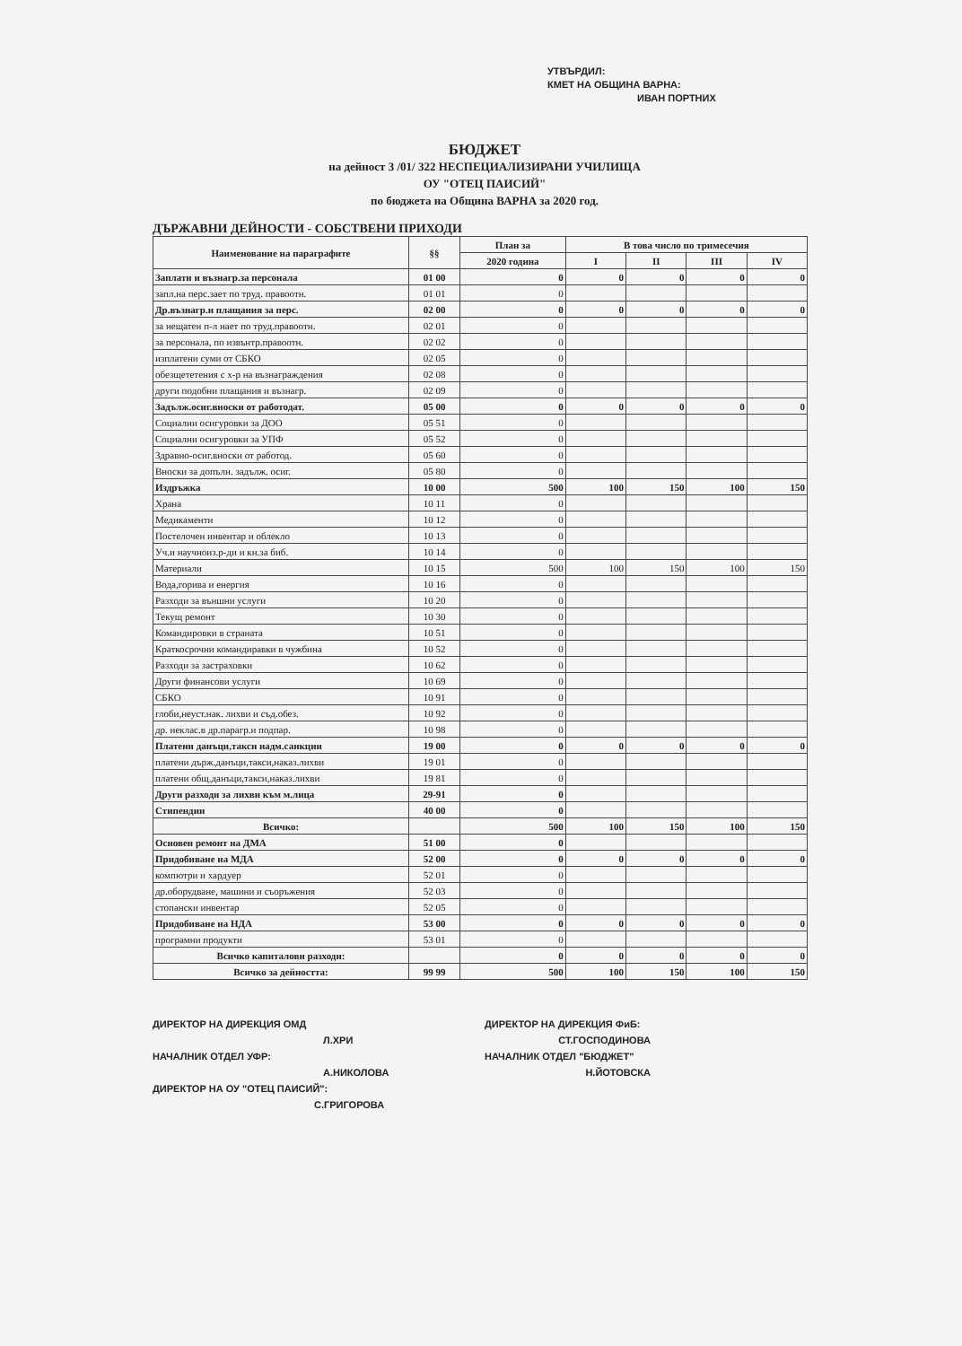УТВЪРДИЛ:
КМЕТ НА ОБЩИНА ВАРНА:
ИВАН ПОРТНИХ
БЮДЖЕТ
на дейност 3 /01/ 322 НЕСПЕЦИАЛИЗИРАНИ УЧИЛИЩА
ОУ "ОТЕЦ ПАИСИЙ"
по бюджета на Община ВАРНА за 2020 год.
ДЪРЖАВНИ ДЕЙНОСТИ - СОБСТВЕНИ ПРИХОДИ
| Наименование на параграфите | §§ | План за | В това число по тримесечия | | | |
| --- | --- | --- | --- | --- | --- | --- |
| | | 2020 година | I | II | III | IV |
| Заплати и възнагр.за персонала | 01 00 | 0 | 0 | 0 | 0 | 0 |
| запл.на перс.зает по труд. правоотн. | 01 01 | 0 | | | | |
| Др.възнагр.и плащания за перс. | 02 00 | 0 | 0 | 0 | 0 | 0 |
| за нещатен п-л нает по труд.правоотн. | 02 01 | 0 | | | | |
| за персонала, по извънтр.правоотн. | 02 02 | 0 | | | | |
| изплатени суми от СБКО | 02 05 | 0 | | | | |
| обезщететения с х-р на възнаграждения | 02 08 | 0 | | | | |
| други подобни плащания и възнагр. | 02 09 | 0 | | | | |
| Задълж.осиг.вноски от работодат. | 05 00 | 0 | 0 | 0 | 0 | 0 |
| Социални осигуровки за ДОО | 05 51 | 0 | | | | |
| Социални осигуровки за УПФ | 05 52 | 0 | | | | |
| Здравно-осиг.вноски от работод. | 05 60 | 0 | | | | |
| Вноски за допълн. задълж. осиг. | 05 80 | 0 | | | | |
| Издръжка | 10 00 | 500 | 100 | 150 | 100 | 150 |
| Храна | 10 11 | 0 | | | | |
| Медикаменти | 10 12 | 0 | | | | |
| Постелочен инвентар и облекло | 10 13 | 0 | | | | |
| Уч.и научноиз.р-ди и кн.за биб. | 10 14 | 0 | | | | |
| Материали | 10 15 | 500 | 100 | 150 | 100 | 150 |
| Вода,горива и енергия | 10 16 | 0 | | | | |
| Разходи за външни услуги | 10 20 | 0 | | | | |
| Текущ ремонт | 10 30 | 0 | | | | |
| Командировки в страната | 10 51 | 0 | | | | |
| Краткосрочни командиравки в чужбина | 10 52 | 0 | | | | |
| Разходи за застраховки | 10 62 | 0 | | | | |
| Други финансови услуги | 10 69 | 0 | | | | |
| СБКО | 10 91 | 0 | | | | |
| глоби,неуст.нак. лихви и съд.обез. | 10 92 | 0 | | | | |
| др. неклас.в др.парагр.и подпар. | 10 98 | 0 | | | | |
| Платени данъци,такси иадм.санкции | 19 00 | 0 | 0 | 0 | 0 | 0 |
| платени държ.данъци,такси,наказ.лихви | 19 01 | 0 | | | | |
| платени общ.данъци,такси,наказ.лихви | 19 81 | 0 | | | | |
| Други разходи за лихви към м.лица | 29-91 | 0 | | | | |
| Стипендии | 40 00 | 0 | | | | |
| Всичко: | | 500 | 100 | 150 | 100 | 150 |
| Основен ремонт на ДМА | 51 00 | 0 | | | | |
| Придобиване на МДА | 52 00 | 0 | 0 | 0 | 0 | 0 |
| компютри и хардуер | 52 01 | 0 | | | | |
| др.оборудване, машини и съоръжения | 52 03 | 0 | | | | |
| стопански инвентар | 52 05 | 0 | | | | |
| Придобиване на НДА | 53 00 | 0 | 0 | 0 | 0 | 0 |
| програмни продукти | 53 01 | 0 | | | | |
| Всичко капиталови разходи: | | 0 | 0 | 0 | 0 | 0 |
| Всичко за дейността: | 99 99 | 500 | 100 | 150 | 100 | 150 |
ДИРЕКТОР НА ДИРЕКЦИЯ ОМД
Л.ХРИ
НАЧАЛНИК ОТДЕЛ УФР:
А.НИКОЛОВА
ДИРЕКТОР НА ОУ "ОТЕЦ ПАИСИЙ":
С.ГРИГОРОВА
ДИРЕКТОР НА ДИРЕКЦИЯ ФиБ:
СТ.ГОСПОДИНОВА
НАЧАЛНИК ОТДЕЛ "БЮДЖЕТ"
Н.ЙОТОВСКА